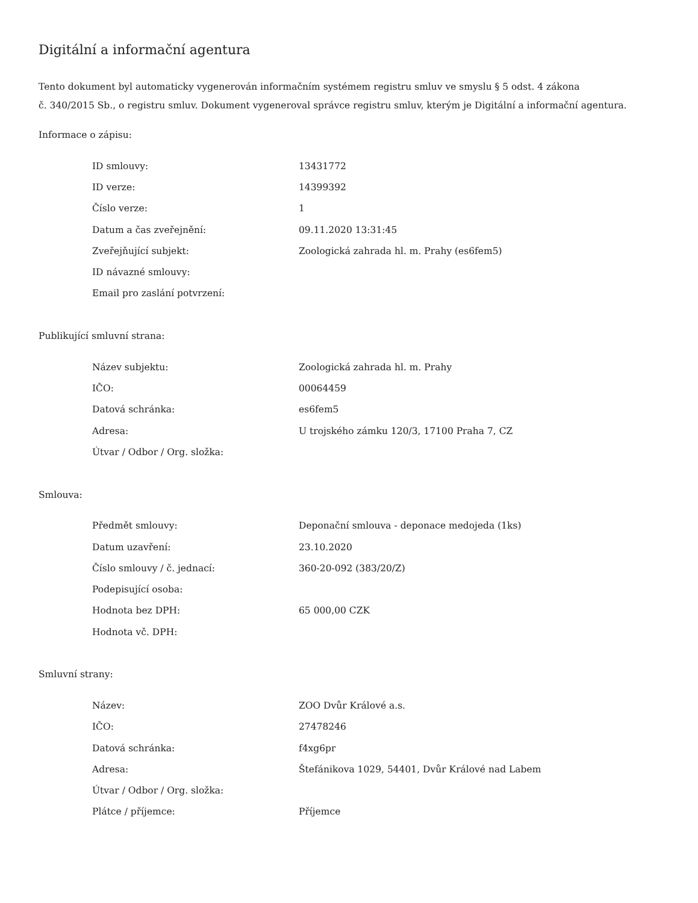Digitální a informační agentura
Tento dokument byl automaticky vygenerován informačním systémem registru smluv ve smyslu § 5 odst. 4 zákona
č. 340/2015 Sb., o registru smluv. Dokument vygeneroval správce registru smluv, kterým je Digitální a informační agentura.
Informace o zápisu:
| ID smlouvy: | 13431772 |
| ID verze: | 14399392 |
| Číslo verze: | 1 |
| Datum a čas zveřejnění: | 09.11.2020 13:31:45 |
| Zveřejňující subjekt: | Zoologická zahrada hl. m. Prahy (es6fem5) |
| ID návazné smlouvy: | |
| Email pro zaslání potvrzení: | |
Publikující smluvní strana:
| Název subjektu: | Zoologická zahrada hl. m. Prahy |
| IČO: | 00064459 |
| Datová schránka: | es6fem5 |
| Adresa: | U trojského zámku 120/3, 17100 Praha 7, CZ |
| Útvar / Odbor / Org. složka: | |
Smlouva:
| Předmět smlouvy: | Deponační smlouva - deponace medojeda (1ks) |
| Datum uzavření: | 23.10.2020 |
| Číslo smlouvy / č. jednací: | 360-20-092 (383/20/Z) |
| Podepisující osoba: | |
| Hodnota bez DPH: | 65 000,00 CZK |
| Hodnota vč. DPH: | |
Smluvní strany:
| Název: | ZOO Dvůr Králové a.s. |
| IČO: | 27478246 |
| Datová schránka: | f4xg6pr |
| Adresa: | Štefánikova 1029, 54401, Dvůr Králové nad Labem |
| Útvar / Odbor / Org. složka: | |
| Plátce / příjemce: | Příjemce |